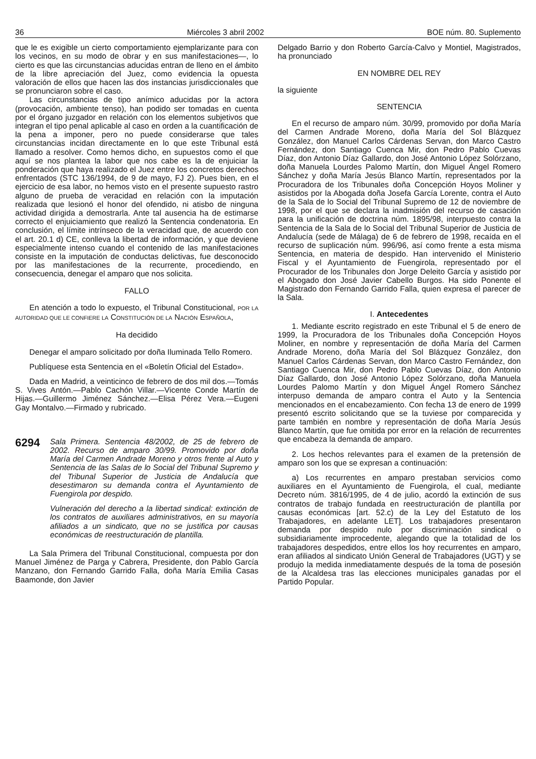36 Miércoles 3 abril 2002 BOE núm. 80. Suplemento
que le es exigible un cierto comportamiento ejemplarizante para con los vecinos, en su modo de obrar y en sus manifestaciones—, lo cierto es que las circunstancias aducidas entran de lleno en el ámbito de la libre apreciación del Juez, como evidencia la opuesta valoración de ellos que hacen las dos instancias jurisdiccionales que se pronunciaron sobre el caso.
Las circunstancias de tipo anímico aducidas por la actora (provocación, ambiente tenso), han podido ser tomadas en cuenta por el órgano juzgador en relación con los elementos subjetivos que integran el tipo penal aplicable al caso en orden a la cuantificación de la pena a imponer, pero no puede considerarse que tales circunstancias incidan directamente en lo que este Tribunal está llamado a resolver. Como hemos dicho, en supuestos como el que aquí se nos plantea la labor que nos cabe es la de enjuiciar la ponderación que haya realizado el Juez entre los concretos derechos enfrentados (STC 136/1994, de 9 de mayo, FJ 2). Pues bien, en el ejercicio de esa labor, no hemos visto en el presente supuesto rastro alguno de prueba de veracidad en relación con la imputación realizada que lesionó el honor del ofendido, ni atisbo de ninguna actividad dirigida a demostrarla. Ante tal ausencia ha de estimarse correcto el enjuiciamiento que realizó la Sentencia condenatoria. En conclusión, el límite intrínseco de la veracidad que, de acuerdo con el art. 20.1 d) CE, conlleva la libertad de información, y que deviene especialmente intenso cuando el contenido de las manifestaciones consiste en la imputación de conductas delictivas, fue desconocido por las manifestaciones de la recurrente, procediendo, en consecuencia, denegar el amparo que nos solicita.
FALLO
En atención a todo lo expuesto, el Tribunal Constitucional, POR LA AUTORIDAD QUE LE CONFIERE LA CONSTITUCIÓN DE LA NACIÓN ESPAÑOLA,
Ha decidido
Denegar el amparo solicitado por doña Iluminada Tello Romero.
Publíquese esta Sentencia en el «Boletín Oficial del Estado».
Dada en Madrid, a veinticinco de febrero de dos mil dos.—Tomás S. Vives Antón.—Pablo Cachón Villar.—Vicente Conde Martín de Hijas.—Guillermo Jiménez Sánchez.—Elisa Pérez Vera.—Eugeni Gay Montalvo.—Firmado y rubricado.
6294
Sala Primera. Sentencia 48/2002, de 25 de febrero de 2002. Recurso de amparo 30/99. Promovido por doña María del Carmen Andrade Moreno y otros frente al Auto y Sentencia de las Salas de lo Social del Tribunal Supremo y del Tribunal Superior de Justicia de Andalucía que desestimaron su demanda contra el Ayuntamiento de Fuengirola por despido.
Vulneración del derecho a la libertad sindical: extinción de los contratos de auxiliares administrativos, en su mayoría afiliados a un sindicato, que no se justifica por causas económicas de reestructuración de plantilla.
La Sala Primera del Tribunal Constitucional, compuesta por don Manuel Jiménez de Parga y Cabrera, Presidente, don Pablo García Manzano, don Fernando Garrido Falla, doña María Emilia Casas Baamonde, don Javier
Delgado Barrio y don Roberto García-Calvo y Montiel, Magistrados, ha pronunciado
EN NOMBRE DEL REY
la siguiente
SENTENCIA
En el recurso de amparo núm. 30/99, promovido por doña María del Carmen Andrade Moreno, doña María del Sol Blázquez González, don Manuel Carlos Cárdenas Servan, don Marco Castro Fernández, don Santiago Cuenca Mir, don Pedro Pablo Cuevas Díaz, don Antonio Díaz Gallardo, don José Antonio López Solórzano, doña Manuela Lourdes Palomo Martín, don Miguel Ángel Romero Sánchez y doña María Jesús Blanco Martín, representados por la Procuradora de los Tribunales doña Concepción Hoyos Moliner y asistidos por la Abogada doña Josefa García Lorente, contra el Auto de la Sala de lo Social del Tribunal Supremo de 12 de noviembre de 1998, por el que se declara la inadmisión del recurso de casación para la unificación de doctrina núm. 1895/98, interpuesto contra la Sentencia de la Sala de lo Social del Tribunal Superior de Justicia de Andalucía (sede de Málaga) de 6 de febrero de 1998, recaída en el recurso de suplicación núm. 996/96, así como frente a esta misma Sentencia, en materia de despido. Han intervenido el Ministerio Fiscal y el Ayuntamiento de Fuengirola, representado por el Procurador de los Tribunales don Jorge Deleito García y asistido por el Abogado don José Javier Cabello Burgos. Ha sido Ponente el Magistrado don Fernando Garrido Falla, quien expresa el parecer de la Sala.
I. Antecedentes
1. Mediante escrito registrado en este Tribunal el 5 de enero de 1999, la Procuradora de los Tribunales doña Concepción Hoyos Moliner, en nombre y representación de doña María del Carmen Andrade Moreno, doña María del Sol Blázquez González, don Manuel Carlos Cárdenas Servan, don Marco Castro Fernández, don Santiago Cuenca Mir, don Pedro Pablo Cuevas Díaz, don Antonio Díaz Gallardo, don José Antonio López Solórzano, doña Manuela Lourdes Palomo Martín y don Miguel Ángel Romero Sánchez interpuso demanda de amparo contra el Auto y la Sentencia mencionados en el encabezamiento. Con fecha 13 de enero de 1999 presentó escrito solicitando que se la tuviese por comparecida y parte también en nombre y representación de doña María Jesús Blanco Martín, que fue omitida por error en la relación de recurrentes que encabeza la demanda de amparo.
2. Los hechos relevantes para el examen de la pretensión de amparo son los que se expresan a continuación:
a) Los recurrentes en amparo prestaban servicios como auxiliares en el Ayuntamiento de Fuengirola, el cual, mediante Decreto núm. 3816/1995, de 4 de julio, acordó la extinción de sus contratos de trabajo fundada en reestructuración de plantilla por causas económicas [art. 52.c) de la Ley del Estatuto de los Trabajadores, en adelante LET]. Los trabajadores presentaron demanda por despido nulo por discriminación sindical o subsidiariamente improcedente, alegando que la totalidad de los trabajadores despedidos, entre ellos los hoy recurrentes en amparo, eran afiliados al sindicato Unión General de Trabajadores (UGT) y se produjo la medida inmediatamente después de la toma de posesión de la Alcaldesa tras las elecciones municipales ganadas por el Partido Popular.